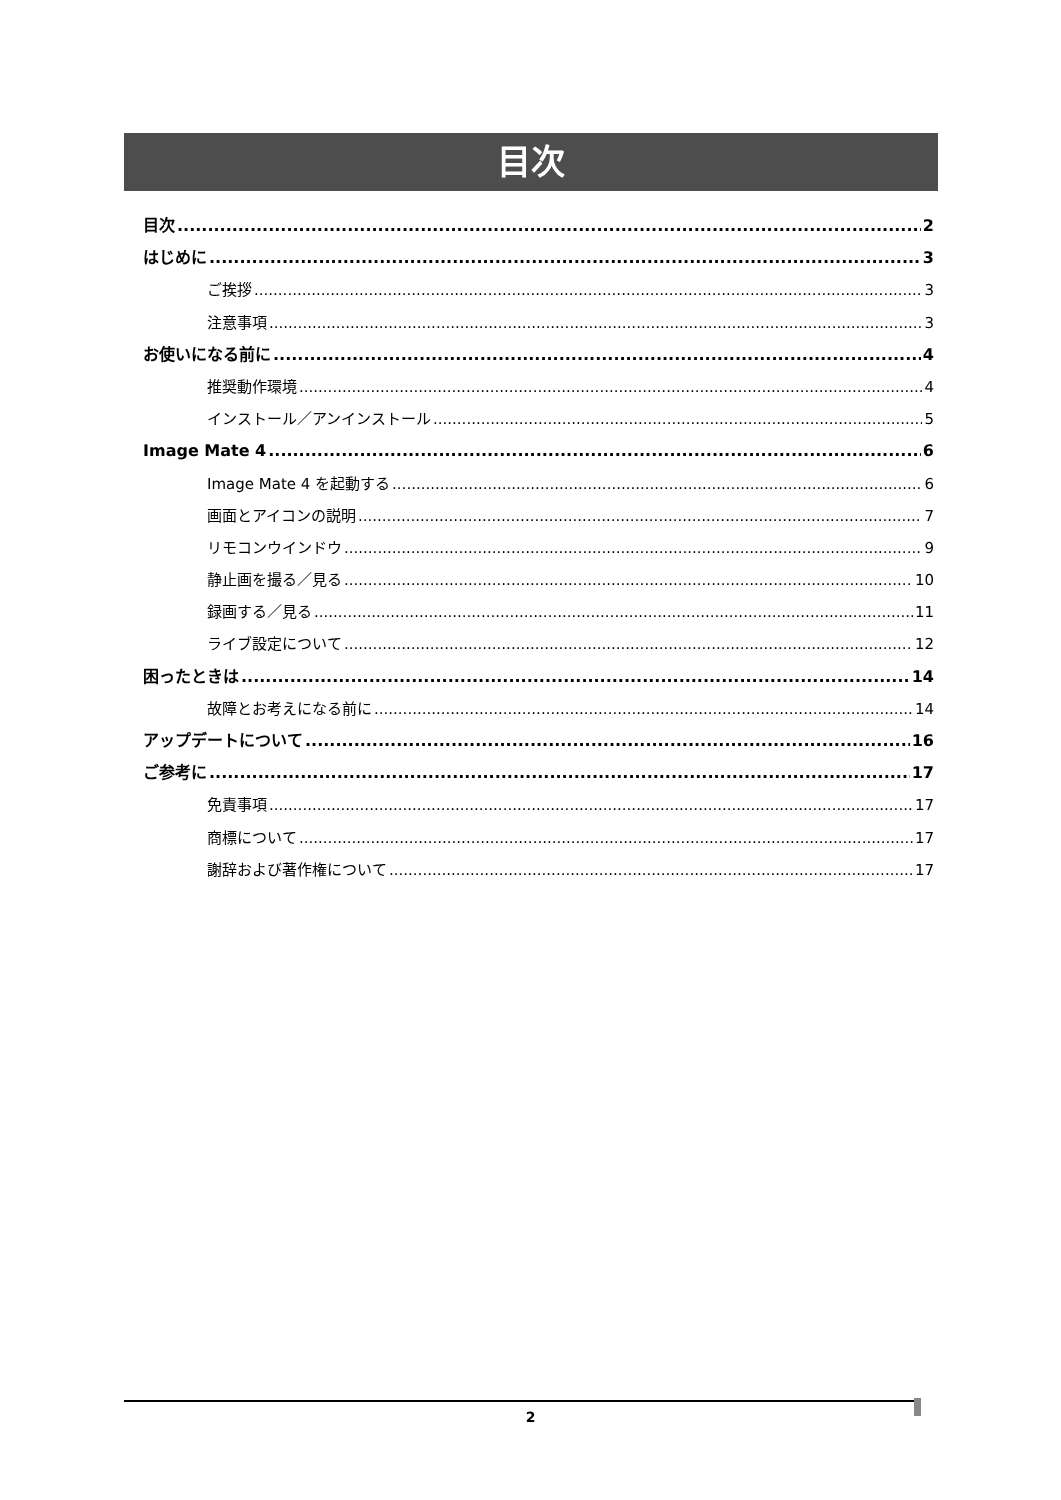目次
目次 2
はじめに 3
ご挨拶 3
注意事項 3
お使いになる前に 4
推奨動作環境 4
インストール／アンインストール 5
Image Mate 4 6
Image Mate 4 を起動する 6
画面とアイコンの説明 7
リモコンウインドウ 9
静止画を撮る／見る 10
録画する／見る 11
ライブ設定について 12
困ったときは 14
故障とお考えになる前に 14
アップデートについて 16
ご参考に 17
免責事項 17
商標について 17
謝辞および著作権について 17
2